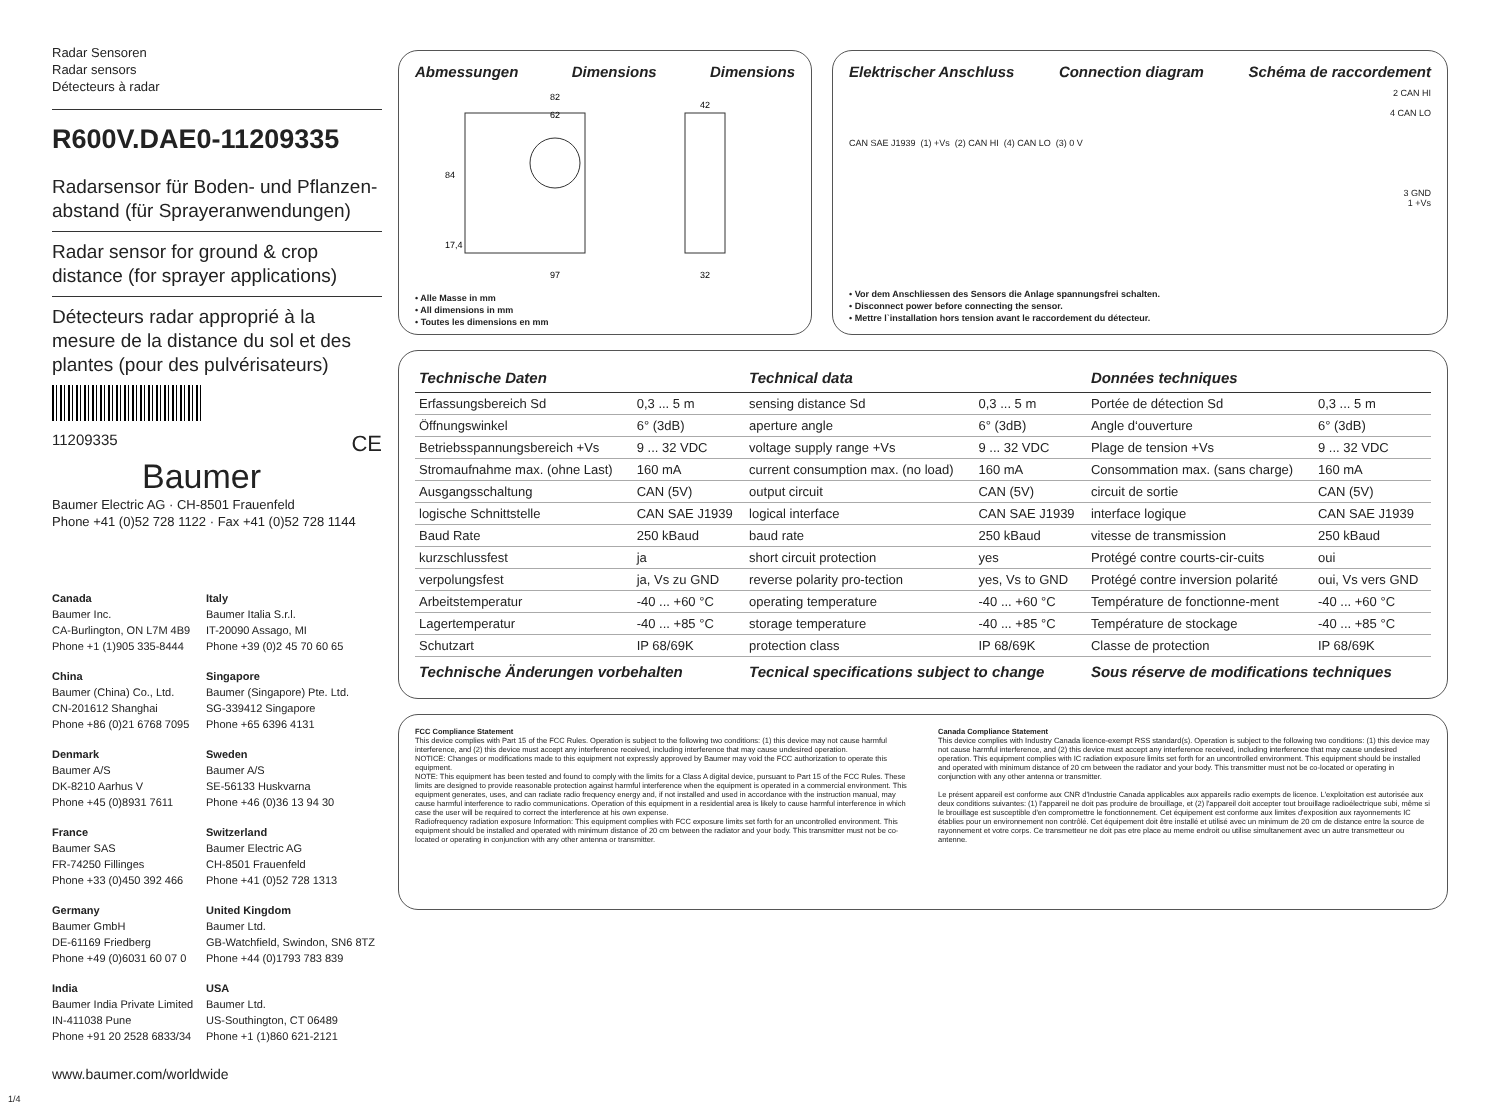Radar Sensoren
Radar sensors
Détecteurs à radar
R600V.DAE0-11209335
Radarsensor für Boden- und Pflanzen-abstand (für Sprayeranwendungen)
Radar sensor for ground & crop distance (for sprayer applications)
Détecteurs radar approprié à la mesure de la distance du sol et des plantes (pour des pulvérisateurs)
11209335 CE
Baumer
Baumer Electric AG · CH-8501 Frauenfeld
Phone +41 (0)52 728 1122 · Fax +41 (0)52 728 1144
Canada
Baumer Inc.
CA-Burlington, ON L7M 4B9
Phone +1 (1)905 335-8444
Italy
Baumer Italia S.r.l.
IT-20090 Assago, MI
Phone +39 (0)2 45 70 60 65
China
Baumer (China) Co., Ltd.
CN-201612 Shanghai
Phone +86 (0)21 6768 7095
Singapore
Baumer (Singapore) Pte. Ltd.
SG-339412 Singapore
Phone +65 6396 4131
Denmark
Baumer A/S
DK-8210 Aarhus V
Phone +45 (0)8931 7611
Sweden
Baumer A/S
SE-56133 Huskvarna
Phone +46 (0)36 13 94 30
France
Baumer SAS
FR-74250 Fillinges
Phone +33 (0)450 392 466
Switzerland
Baumer Electric AG
CH-8501 Frauenfeld
Phone +41 (0)52 728 1313
Germany
Baumer GmbH
DE-61169 Friedberg
Phone +49 (0)6031 60 07 0
United Kingdom
Baumer Ltd.
GB-Watchfield, Swindon, SN6 8TZ
Phone +44 (0)1793 783 839
India
Baumer India Private Limited
IN-411038 Pune
Phone +91 20 2528 6833/34
USA
Baumer Ltd.
US-Southington, CT 06489
Phone +1 (1)860 621-2121
www.baumer.com/worldwide
1/4
Abmessungen Dimensions Dimensions
82
62
42
97
32
84
17,4
• Alle Masse in mm
• All dimensions in mm
• Toutes les dimensions en mm
Elektrischer Anschluss Connection diagram Schéma de raccordement
CAN SAE J1939 (1) +Vs (2) CAN HI (4) CAN LO (3) 0 V
2 CAN HI
4 CAN LO
3 GND
1 +Vs
• Vor dem Anschliessen des Sensors die Anlage spannungsfrei schalten.
• Disconnect power before connecting the sensor.
• Mettre l`installation hors tension avant le raccordement du détecteur.
| Technische Daten | | Technical data | | Données techniques | |
| --- | --- | --- | --- | --- | --- |
| Erfassungsbereich Sd | 0,3 ... 5 m | sensing distance Sd | 0,3 ... 5 m | Portée de détection Sd | 0,3 ... 5 m |
| Öffnungswinkel | 6° (3dB) | aperture angle | 6° (3dB) | Angle d‘ouverture | 6° (3dB) |
| Betriebsspannungsbereich +Vs | 9 ... 32 VDC | voltage supply range +Vs | 9 ... 32 VDC | Plage de tension +Vs | 9 ... 32 VDC |
| Stromaufnahme max. (ohne Last) | 160 mA | current consumption max. (no load) | 160 mA | Consommation max. (sans charge) | 160 mA |
| Ausgangsschaltung | CAN (5V) | output circuit | CAN (5V) | circuit de sortie | CAN (5V) |
| logische Schnittstelle | CAN SAE J1939 | logical interface | CAN SAE J1939 | interface logique | CAN SAE J1939 |
| Baud Rate | 250 kBaud | baud rate | 250 kBaud | vitesse de transmission | 250 kBaud |
| kurzschlussfest | ja | short circuit protection | yes | Protégé contre courts-cir-cuits | oui |
| verpolungsfest | ja, Vs zu GND | reverse polarity pro-tection | yes, Vs to GND | Protégé contre inversion polarité | oui, Vs vers GND |
| Arbeitstemperatur | -40 ... +60 °C | operating temperature | -40 ... +60 °C | Température de fonctionne-ment | -40 ... +60 °C |
| Lagertemperatur | -40 ... +85 °C | storage temperature | -40 ... +85 °C | Température de stockage | -40 ... +85 °C |
| Schutzart | IP 68/69K | protection class | IP 68/69K | Classe de protection | IP 68/69K |
| Technische Änderungen vorbehalten | | Tecnical specifications subject to change | | Sous réserve de modifications techniques | |
FCC Compliance Statement
This device complies with Part 15 of the FCC Rules. Operation is subject to the following two conditions: (1) this device may not cause harmful interference, and (2) this device must accept any interference received, including interference that may cause undesired operation.
NOTICE: Changes or modifications made to this equipment not expressly approved by Baumer may void the FCC authorization to operate this equipment.
NOTE: This equipment has been tested and found to comply with the limits for a Class A digital device, pursuant to Part 15 of the FCC Rules. These limits are designed to provide reasonable protection against harmful interference when the equipment is operated in a commercial environment. This equipment generates, uses, and can radiate radio frequency energy and, if not installed and used in accordance with the instruction manual, may cause harmful interference to radio communications. Operation of this equipment in a residential area is likely to cause harmful interference in which case the user will be required to correct the interference at his own expense.
Radiofrequency radiation exposure Information: This equipment complies with FCC exposure limits set forth for an uncontrolled environment. This equipment should be installed and operated with minimum distance of 20 cm between the radiator and your body. This transmitter must not be co-located or operating in conjunction with any other antenna or transmitter.
Canada Compliance Statement
This device complies with Industry Canada licence-exempt RSS standard(s). Operation is subject to the following two conditions: (1) this device may not cause harmful interference, and (2) this device must accept any interference received, including interference that may cause undesired operation. This equipment complies with IC radiation exposure limits set forth for an uncontrolled environment. This equipment should be installed and operated with minimum distance of 20 cm between the radiator and your body. This transmitter must not be co-located or operating in conjunction with any other antenna or transmitter.
Le présent appareil est conforme aux CNR d'Industrie Canada applicables aux appareils radio exempts de licence. L'exploitation est autorisée aux deux conditions suivantes: (1) l'appareil ne doit pas produire de brouillage, et (2) l'appareil doit accepter tout brouillage radioélectrique subi, même si le brouillage est susceptible d'en compromettre le fonctionnement. Cet équipement est conforme aux limites d'exposition aux rayonnements IC établies pour un environnement non contrôlé. Cet équipement doit être installé et utilisé avec un minimum de 20 cm de distance entre la source de rayonnement et votre corps. Ce transmetteur ne doit pas etre place au meme endroit ou utilise simultanement avec un autre transmetteur ou antenne.